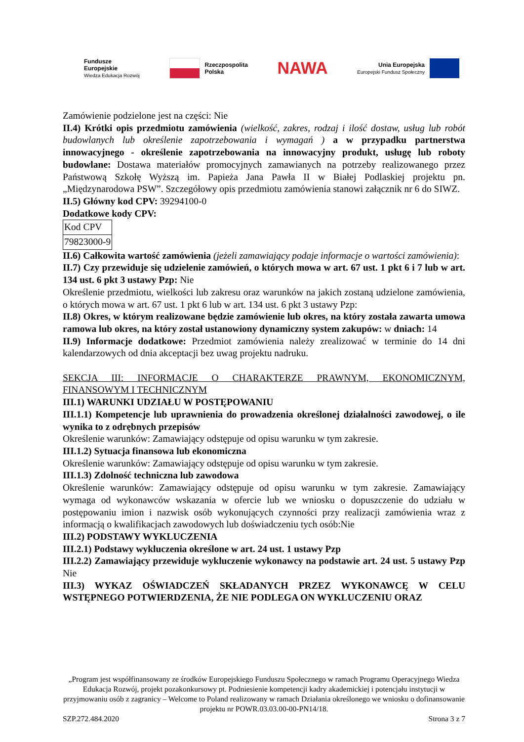Fundusze
Europejskie
Wiedza Edukacja Rozwój
Rzeczpospolita
Polska
NAWA
Unia Europejska
Europejski Fundusz Społeczny
Zamówienie podzielone jest na części: Nie
II.4) Krótki opis przedmiotu zamówienia (wielkość, zakres, rodzaj i ilość dostaw, usług lub robót budowlanych lub określenie zapotrzebowania i wymagań ) a w przypadku partnerstwa innowacyjnego - określenie zapotrzebowania na innowacyjny produkt, usługę lub roboty budowlane: Dostawa materiałów promocyjnych zamawianych na potrzeby realizowanego przez Państwową Szkołę Wyższą im. Papieża Jana Pawła II w Białej Podlaskiej projektu pn. „Międzynarodowa PSW”. Szczegółowy opis przedmiotu zamówienia stanowi załącznik nr 6 do SIWZ.
II.5) Główny kod CPV: 39294100-0
Dodatkowe kody CPV:
| Kod CPV |
| 79823000-9 |
II.6) Całkowita wartość zamówienia (jeżeli zamawiający podaje informacje o wartości zamówienia):
II.7) Czy przewiduje się udzielenie zamówień, o których mowa w art. 67 ust. 1 pkt 6 i 7 lub w art. 134 ust. 6 pkt 3 ustawy Pzp: Nie
Określenie przedmiotu, wielkości lub zakresu oraz warunków na jakich zostaną udzielone zamówienia, o których mowa w art. 67 ust. 1 pkt 6 lub w art. 134 ust. 6 pkt 3 ustawy Pzp:
II.8) Okres, w którym realizowane będzie zamówienie lub okres, na który została zawarta umowa ramowa lub okres, na który został ustanowiony dynamiczny system zakupów: w dniach: 14
II.9) Informacje dodatkowe: Przedmiot zamówienia należy zrealizować w terminie do 14 dni kalendarzowych od dnia akceptacji bez uwag projektu nadruku.
SEKCJA III: INFORMACJE O CHARAKTERZE PRAWNYM, EKONOMICZNYM, FINANSOWYM I TECHNICZNYM
III.1) WARUNKI UDZIAŁU W POSTĘPOWANIU
III.1.1) Kompetencje lub uprawnienia do prowadzenia określonej działalności zawodowej, o ile wynika to z odrębnych przepisów
Określenie warunków: Zamawiający odstępuje od opisu warunku w tym zakresie.
III.1.2) Sytuacja finansowa lub ekonomiczna
Określenie warunków: Zamawiający odstępuje od opisu warunku w tym zakresie.
III.1.3) Zdolność techniczna lub zawodowa
Określenie warunków: Zamawiający odstępuje od opisu warunku w tym zakresie. Zamawiający wymaga od wykonawców wskazania w ofercie lub we wniosku o dopuszczenie do udziału w postępowaniu imion i nazwisk osób wykonujących czynności przy realizacji zamówienia wraz z informacją o kwalifikacjach zawodowych lub doświadczeniu tych osób:Nie
III.2) PODSTAWY WYKLUCZENIA
III.2.1) Podstawy wykluczenia określone w art. 24 ust. 1 ustawy Pzp
III.2.2) Zamawiający przewiduje wykluczenie wykonawcy na podstawie art. 24 ust. 5 ustawy Pzp Nie
III.3) WYKAZ OŚWIADCZEŃ SKŁADANYCH PRZEZ WYKONAWCĘ W CELU WSTĘPNEGO POTWIERDZENIA, ŻE NIE PODLEGA ON WYKLUCZENIU ORAZ
„Program jest współfinansowany ze środków Europejskiego Funduszu Społecznego w ramach Programu Operacyjnego Wiedza Edukacja Rozwój, projekt pozakonkursowy pt. Podniesienie kompetencji kadry akademickiej i potencjału instytucji w przyjmowaniu osób z zagranicy – Welcome to Poland realizowany w ramach Działania określonego we wniosku o dofinansowanie projektu nr POWR.03.03.00-00-PN14/18.
SZP.272.484.2020 Strona 3 z 7